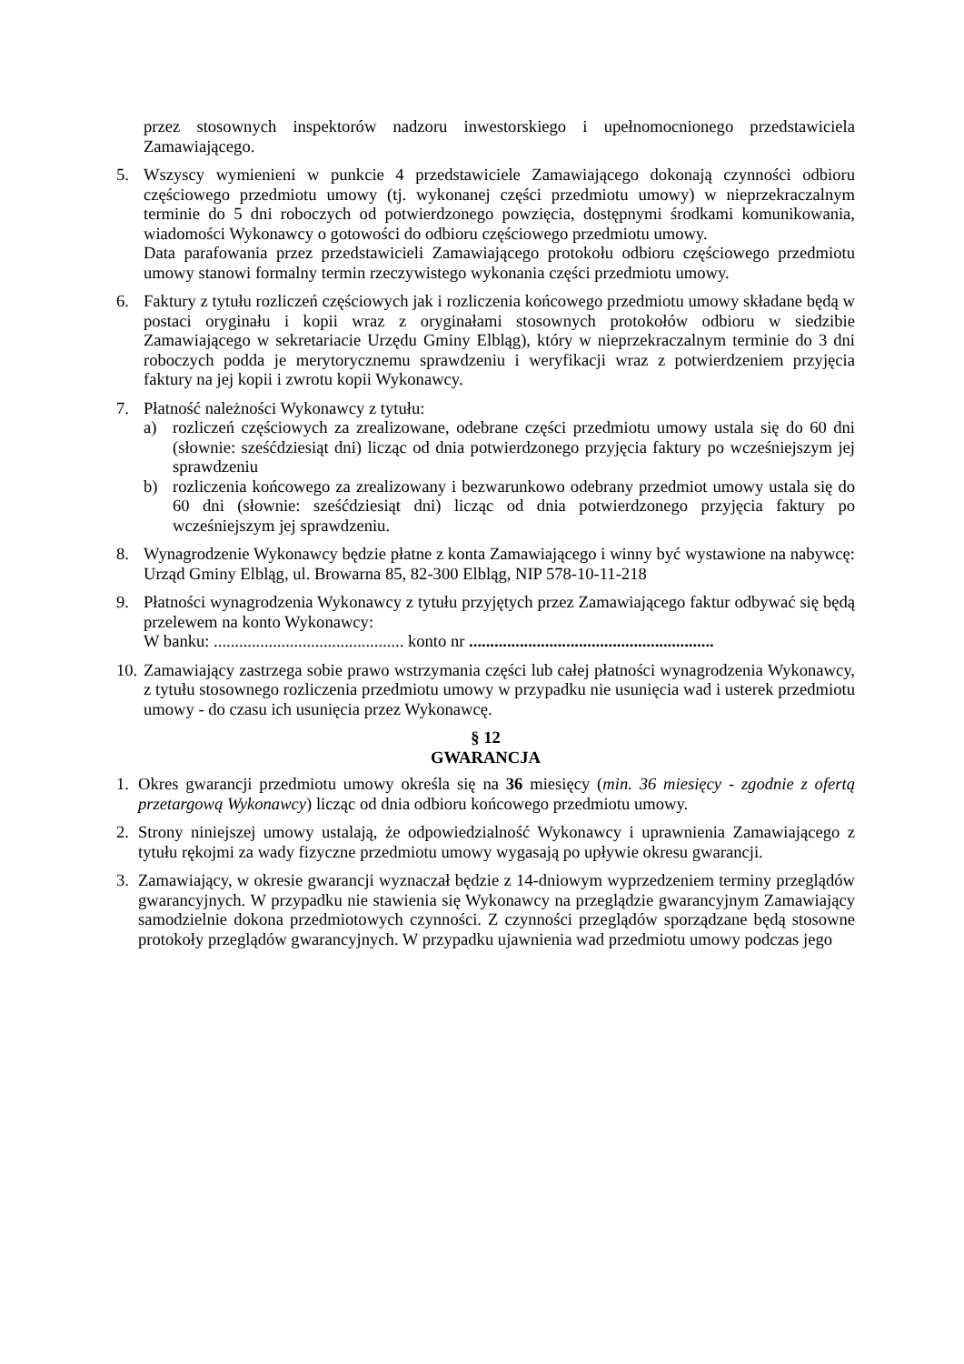przez stosownych inspektorów nadzoru inwestorskiego i upełnomocnionego przedstawiciela Zamawiającego.
5. Wszyscy wymienieni w punkcie 4 przedstawiciele Zamawiającego dokonają czynności odbioru częściowego przedmiotu umowy (tj. wykonanej części przedmiotu umowy) w nieprzekraczalnym terminie do 5 dni roboczych od potwierdzonego powzięcia, dostępnymi środkami komunikowania, wiadomości Wykonawcy o gotowości do odbioru częściowego przedmiotu umowy.
Data parafowania przez przedstawicieli Zamawiającego protokołu odbioru częściowego przedmiotu umowy stanowi formalny termin rzeczywistego wykonania części przedmiotu umowy.
6. Faktury z tytułu rozliczeń częściowych jak i rozliczenia końcowego przedmiotu umowy składane będą w postaci oryginału i kopii wraz z oryginałami stosownych protokołów odbioru w siedzibie Zamawiającego w sekretariacie Urzędu Gminy Elbląg), który w nieprzekraczalnym terminie do 3 dni roboczych podda je merytorycznemu sprawdzeniu i weryfikacji wraz z potwierdzeniem przyjęcia faktury na jej kopii i zwrotu kopii Wykonawcy.
7. Płatność należności Wykonawcy z tytułu:
a) rozliczeń częściowych za zrealizowane, odebrane części przedmiotu umowy ustala się do 60 dni (słownie: sześćdziesiąt dni) licząc od dnia potwierdzonego przyjęcia faktury po wcześniejszym jej sprawdzeniu
b) rozliczenia końcowego za zrealizowany i bezwarunkowo odebrany przedmiot umowy ustala się do 60 dni (słownie: sześćdziesiąt dni) licząc od dnia potwierdzonego przyjęcia faktury po wcześniejszym jej sprawdzeniu.
8. Wynagrodzenie Wykonawcy będzie płatne z konta Zamawiającego i winny być wystawione na nabywcę: Urząd Gminy Elbląg, ul. Browarna 85, 82-300 Elbląg, NIP 578-10-11-218
9. Płatności wynagrodzenia Wykonawcy z tytułu przyjętych przez Zamawiającego faktur odbywać się będą przelewem na konto Wykonawcy:
W banku: ............................................. konto nr ..........................................................
10.
Zamawiający zastrzega sobie prawo wstrzymania części lub całej płatności wynagrodzenia Wykonawcy, z tytułu stosownego rozliczenia przedmiotu umowy w przypadku nie usunięcia wad i usterek przedmiotu umowy - do czasu ich usunięcia przez Wykonawcę.
§ 12
GWARANCJA
1. Okres gwarancji przedmiotu umowy określa się na 36 miesięcy (min. 36 miesięcy - zgodnie z ofertą przetargową Wykonawcy) licząc od dnia odbioru końcowego przedmiotu umowy.
2. Strony niniejszej umowy ustalają, że odpowiedzialność Wykonawcy i uprawnienia Zamawiającego z tytułu rękojmi za wady fizyczne przedmiotu umowy wygasają po upływie okresu gwarancji.
3. Zamawiający, w okresie gwarancji wyznaczał będzie z 14-dniowym wyprzedzeniem terminy przeglądów gwarancyjnych. W przypadku nie stawienia się Wykonawcy na przeglądzie gwarancyjnym Zamawiający samodzielnie dokona przedmiotowych czynności. Z czynności przeglądów sporządzane będą stosowne protokoły przeglądów gwarancyjnych. W przypadku ujawnienia wad przedmiotu umowy podczas jego